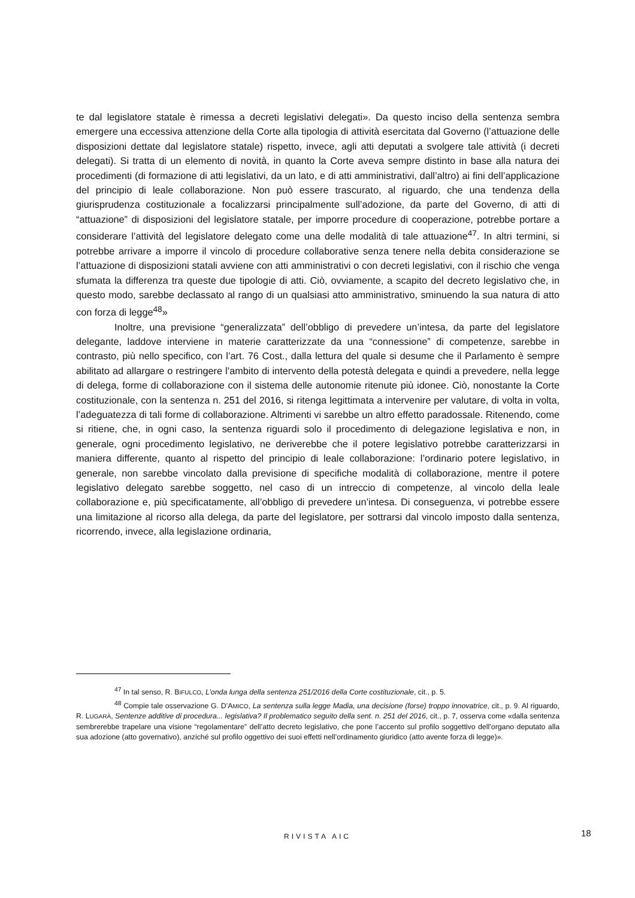te dal legislatore statale è rimessa a decreti legislativi delegati». Da questo inciso della sentenza sembra emergere una eccessiva attenzione della Corte alla tipologia di attività esercitata dal Governo (l’attuazione delle disposizioni dettate dal legislatore statale) rispetto, invece, agli atti deputati a svolgere tale attività (i decreti delegati). Si tratta di un elemento di novità, in quanto la Corte aveva sempre distinto in base alla natura dei procedimenti (di formazione di atti legislativi, da un lato, e di atti amministrativi, dall’altro) ai fini dell’applicazione del principio di leale collaborazione. Non può essere trascurato, al riguardo, che una tendenza della giurisprudenza costituzionale a focalizzarsi principalmente sull’adozione, da parte del Governo, di atti di “attuazione” di disposizioni del legislatore statale, per imporre procedure di cooperazione, potrebbe portare a considerare l’attività del legislatore delegato come una delle modalità di tale attuazione<sup>47</sup>. In altri termini, si potrebbe arrivare a imporre il vincolo di procedure collaborative senza tenere nella debita considerazione se l’attuazione di disposizioni statali avviene con atti amministrativi o con decreti legislativi, con il rischio che venga sfumata la differenza tra queste due tipologie di atti. Ciò, ovviamente, a scapito del decreto legislativo che, in questo modo, sarebbe declassato al rango di un qualsiasi atto amministrativo, sminuendo la sua natura di atto con forza di legge<sup>48</sup>»
Inoltre, una previsione “generalizzata” dell’obbligo di prevedere un’intesa, da parte del legislatore delegante, laddove interviene in materie caratterizzate da una “connessione” di competenze, sarebbe in contrasto, più nello specifico, con l’art. 76 Cost., dalla lettura del quale si desume che il Parlamento è sempre abilitato ad allargare o restringere l’ambito di intervento della potestà delegata e quindi a prevedere, nella legge di delega, forme di collaborazione con il sistema delle autonomie ritenute più idonee. Ciò, nonostante la Corte costituzionale, con la sentenza n. 251 del 2016, si ritenga legittimata a intervenire per valutare, di volta in volta, l’adeguatezza di tali forme di collaborazione. Altrimenti vi sarebbe un altro effetto paradossale. Ritenendo, come si ritiene, che, in ogni caso, la sentenza riguardi solo il procedimento di delegazione legislativa e non, in generale, ogni procedimento legislativo, ne deriverebbe che il potere legislativo potrebbe caratterizzarsi in maniera differente, quanto al rispetto del principio di leale collaborazione: l’ordinario potere legislativo, in generale, non sarebbe vincolato dalla previsione di specifiche modalità di collaborazione, mentre il potere legislativo delegato sarebbe soggetto, nel caso di un intreccio di competenze, al vincolo della leale collaborazione e, più specificatamente, all’obbligo di prevedere un’intesa. Di conseguenza, vi potrebbe essere una limitazione al ricorso alla delega, da parte del legislatore, per sottrarsi dal vincolo imposto dalla sentenza, ricorrendo, invece, alla legislazione ordinaria,
<sup>47</sup> In tal senso, R. BIFULCO, L’onda lunga della sentenza 251/2016 della Corte costituzionale, cit., p. 5.
<sup>48</sup> Compie tale osservazione G. D’AMICO, La sentenza sulla legge Madia, una decisione (forse) troppo innovatrice, cit., p. 9. Al riguardo, R. LUGARÀ, Sentenze additive di procedura... legislativa? Il problematico seguito della sent. n. 251 del 2016, cit., p. 7, osserva come «dalla sentenza sembrerebbe trapelare una visione “regolamentare” dell’atto decreto legislativo, che pone l’accento sul profilo soggettivo dell’organo deputato alla sua adozione (atto governativo), anziché sul profilo oggettivo dei suoi effetti nell’ordinamento giuridico (atto avente forza di legge)».
RIVISTA AIC 18